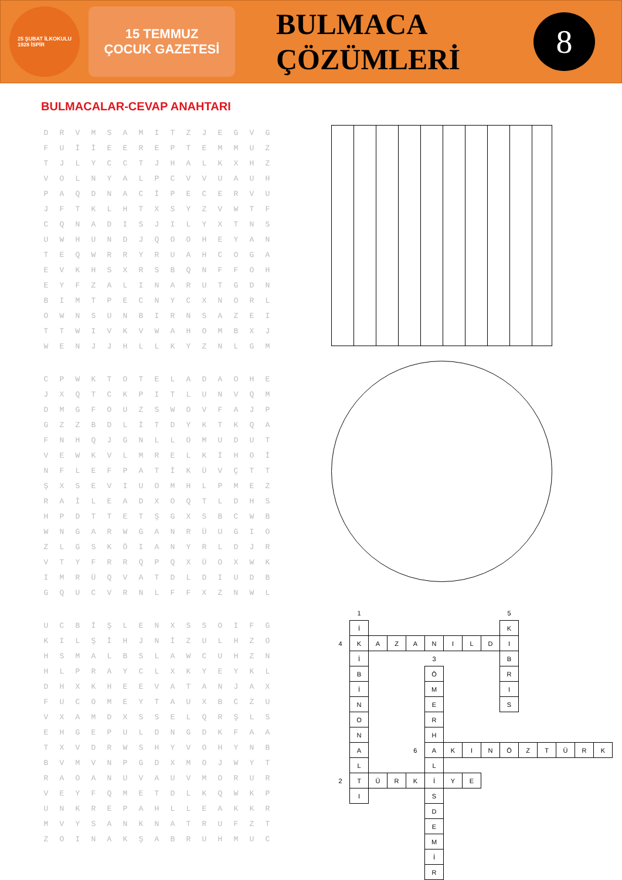25 ŞUBAT İLKOKULU
1928 İSPİR
15 TEMMUZ
ÇOCUK GAZETESİ
BULMACA
ÇÖZÜMLERİ
8
BULMACALAR-CEVAP ANAHTARI
| D | R | V | M | S | A | M | I | T | Z | J | E | G | V | G |
| F | U | İ | İ | E | E | R | E | P | T | E | M | M | U | Z |
| T | J | L | Y | C | C | T | J | H | A | L | K | X | H | Z |
| V | O | L | N | Y | A | L | P | C | V | V | U | A | U | H |
| P | A | Q | D | N | A | C | İ | P | E | C | E | R | V | U |
| J | F | T | K | L | H | T | X | S | Y | Z | V | W | T | F |
| C | Q | N | A | D | I | S | J | I | L | Y | X | T | N | S |
| U | W | H | U | N | D | J | Q | O | O | H | E | Y | A | N |
| T | E | Q | W | R | R | Y | R | U | A | H | C | O | G | A |
| E | V | K | H | S | X | R | S | B | Q | N | F | F | O | H |
| E | Y | F | Z | A | L | I | N | A | R | U | T | G | D | N |
| B | I | M | T | P | E | C | N | Y | C | X | N | O | R | L |
| O | W | N | S | U | N | B | I | R | N | S | A | Z | E | I |
| T | T | W | I | V | K | V | W | A | H | O | M | B | X | J |
| W | E | N | J | J | H | L | L | K | Y | Z | N | L | G | M |
| C | P | W | K | T | O | T | E | L | A | D | A | O | H | E |
| J | X | Q | T | C | K | P | I | T | L | U | N | V | Q | M |
| D | M | G | F | O | U | Z | S | W | O | V | F | A | J | P |
| G | Z | Z | B | D | L | İ | T | D | Y | K | T | K | Q | A |
| F | N | H | Q | J | G | N | L | L | O | M | U | D | U | T |
| V | E | W | K | V | L | M | R | E | L | K | İ | H | O | İ |
| N | F | L | E | F | P | A | T | İ | K | Ü | V | Ç | T | T |
| Ş | X | S | E | V | I | U | O | M | H | L | P | M | E | Z |
| R | A | İ | L | E | A | D | X | O | Q | T | L | D | H | S |
| H | P | D | T | T | E | T | Ş | G | X | S | B | C | W | B |
| W | N | G | A | R | W | G | A | N | R | Ü | U | G | I | O |
| Z | L | G | S | K | Ö | I | A | N | Y | R | L | D | J | R |
| V | T | Y | F | R | R | Q | P | Q | X | Ü | O | X | W | K |
| I | M | R | Ü | Q | V | A | T | D | L | D | I | U | D | B |
| G | Q | U | C | V | R | N | L | F | F | X | Z | N | W | L |
| U | C | B | İ | Ş | L | E | N | X | S | S | O | I | F | G |
| K | I | L | Ş | İ | H | J | N | İ | Z | U | L | H | Z | O |
| H | S | M | A | L | B | S | L | A | W | C | U | H | Z | N |
| H | L | P | R | A | Y | C | L | X | K | Y | E | Y | K | L |
| D | H | X | K | H | E | E | V | A | T | A | N | J | A | X |
| F | U | C | O | M | E | Y | T | A | U | X | B | C | Z | U |
| V | X | A | M | D | X | S | S | E | L | Q | R | Ş | L | S |
| E | H | G | E | P | U | L | D | N | G | D | K | F | A | A |
| T | X | V | D | R | W | S | H | Y | V | O | H | Y | N | B |
| B | V | M | V | N | P | G | D | X | M | O | J | W | Y | T |
| R | A | O | A | N | U | V | A | U | V | M | O | R | U | R |
| V | E | Y | F | Q | M | E | T | D | L | K | Q | W | K | P |
| U | N | K | R | E | P | A | H | L | L | E | A | K | K | R |
| M | V | Y | S | A | N | K | N | A | T | R | U | F | Z | T |
| Z | O | I | N | A | K | Ş | A | B | R | U | H | M | U | C |
| | 1 | | | | | | | | 5 | | | | | |
| | İ | | | | | | | | K | | | | | |
| 4 | K | A | Z | A | N | I | L | D | I | | | | | |
| | İ | | | | 3 | | | | B | | | | | |
| | B | | | | Ö | | | | R | | | | | |
| | İ | | | | M | | | | I | | | | | |
| | N | | | | E | | | | S | | | | | |
| | O | | | | R | | | | | | | | | |
| | N | | | | H | | | | | | | | | |
| | A | | | 6 | A | K | I | N | Ö | Z | T | Ü | R | K |
| | L | | | | L | | | | | | | | | |
| 2 | T | Ü | R | K | İ | Y | E | | | | | | | |
| | I | | | | S | | | | | | | | | |
| | | | | | D | | | | | | | | | |
| | | | | | E | | | | | | | | | |
| | | | | | M | | | | | | | | | |
| | | | | | İ | | | | | | | | | |
| | | | | | R | | | | | | | | | |